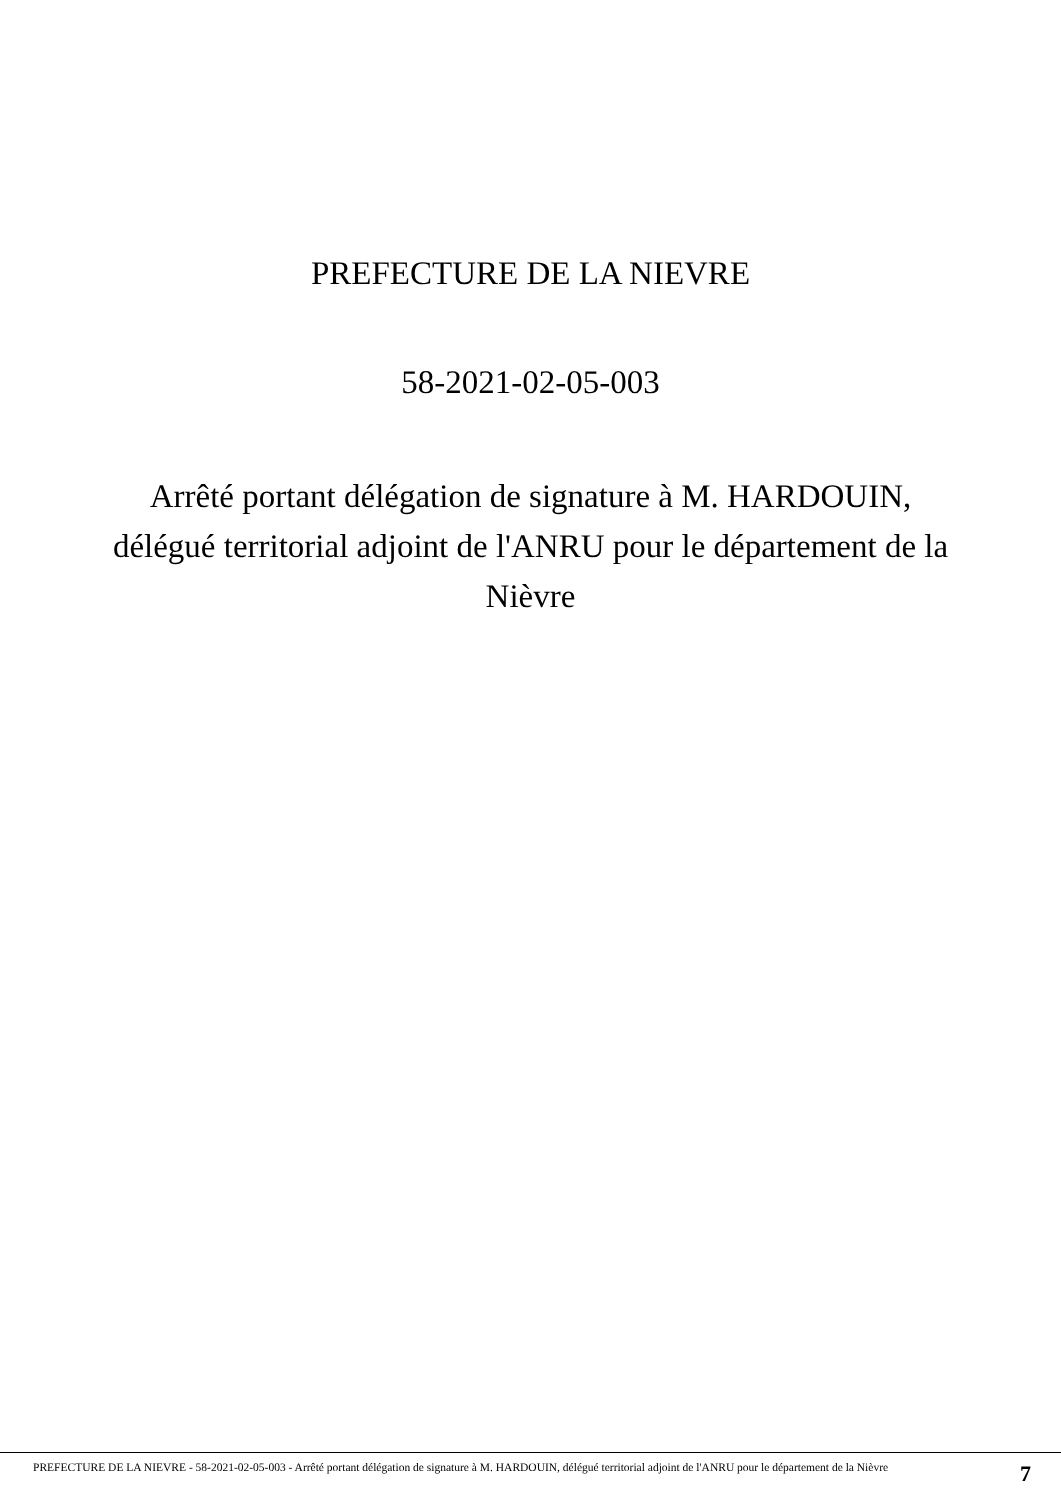PREFECTURE DE LA NIEVRE
58-2021-02-05-003
Arrêté portant délégation de signature à M. HARDOUIN, délégué territorial adjoint de l'ANRU pour le département de la Nièvre
PREFECTURE DE LA NIEVRE - 58-2021-02-05-003 - Arrêté portant délégation de signature à M. HARDOUIN, délégué territorial adjoint de l'ANRU pour le département de la Nièvre
7